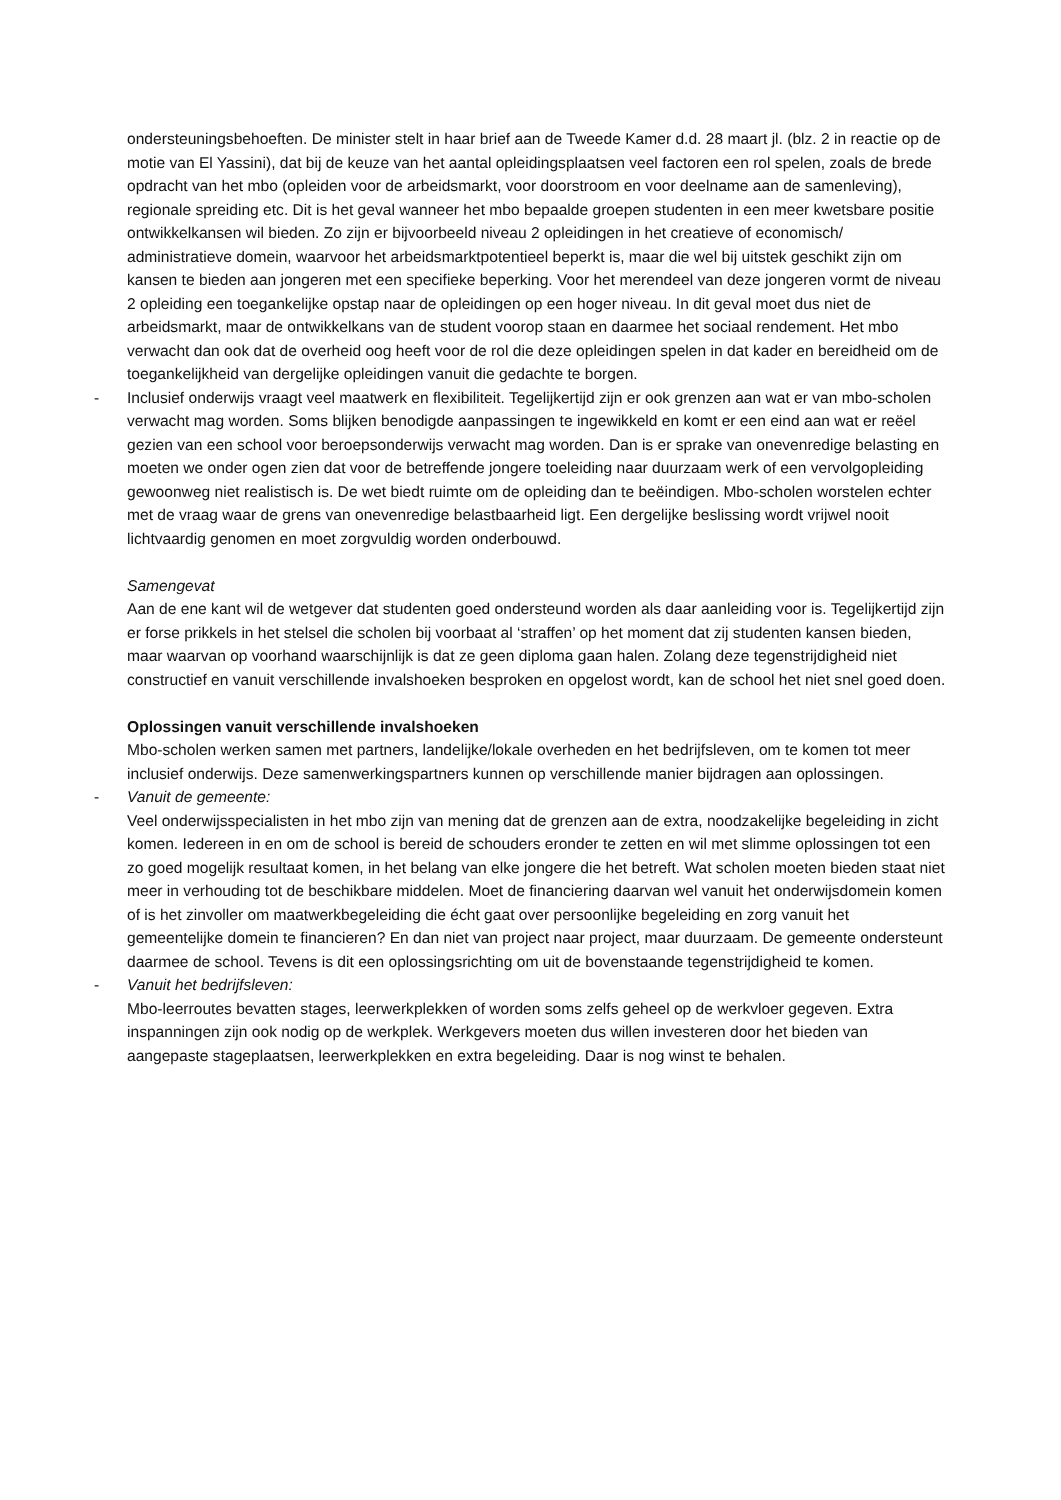ondersteuningsbehoeften. De minister stelt in haar brief aan de Tweede Kamer d.d. 28 maart jl. (blz. 2 in reactie op de motie van El Yassini), dat bij de keuze van het aantal opleidingsplaatsen veel factoren een rol spelen, zoals de brede opdracht van het mbo (opleiden voor de arbeidsmarkt, voor doorstroom en voor deelname aan de samenleving), regionale spreiding etc. Dit is het geval wanneer het mbo bepaalde groepen studenten in een meer kwetsbare positie ontwikkelkansen wil bieden. Zo zijn er bijvoorbeeld niveau 2 opleidingen in het creatieve of economisch/ administratieve domein, waarvoor het arbeidsmarktpotentieel beperkt is, maar die wel bij uitstek geschikt zijn om kansen te bieden aan jongeren met een specifieke beperking. Voor het merendeel van deze jongeren vormt de niveau 2 opleiding een toegankelijke opstap naar de opleidingen op een hoger niveau. In dit geval moet dus niet de arbeidsmarkt, maar de ontwikkelkans van de student voorop staan en daarmee het sociaal rendement. Het mbo verwacht dan ook dat de overheid oog heeft voor de rol die deze opleidingen spelen in dat kader en bereidheid om de toegankelijkheid van dergelijke opleidingen vanuit die gedachte te borgen.
- Inclusief onderwijs vraagt veel maatwerk en flexibiliteit. Tegelijkertijd zijn er ook grenzen aan wat er van mbo-scholen verwacht mag worden. Soms blijken benodigde aanpassingen te ingewikkeld en komt er een eind aan wat er reëel gezien van een school voor beroepsonderwijs verwacht mag worden. Dan is er sprake van onevenredige belasting en moeten we onder ogen zien dat voor de betreffende jongere toeleiding naar duurzaam werk of een vervolgopleiding gewoonweg niet realistisch is. De wet biedt ruimte om de opleiding dan te beëindigen. Mbo-scholen worstelen echter met de vraag waar de grens van onevenredige belastbaarheid ligt. Een dergelijke beslissing wordt vrijwel nooit lichtvaardig genomen en moet zorgvuldig worden onderbouwd.
Samengevat
Aan de ene kant wil de wetgever dat studenten goed ondersteund worden als daar aanleiding voor is. Tegelijkertijd zijn er forse prikkels in het stelsel die scholen bij voorbaat al ‘straffen’ op het moment dat zij studenten kansen bieden, maar waarvan op voorhand waarschijnlijk is dat ze geen diploma gaan halen. Zolang deze tegenstrijdigheid niet constructief en vanuit verschillende invalshoeken besproken en opgelost wordt, kan de school het niet snel goed doen.
Oplossingen vanuit verschillende invalshoeken
Mbo-scholen werken samen met partners, landelijke/lokale overheden en het bedrijfsleven, om te komen tot meer inclusief onderwijs. Deze samenwerkingspartners kunnen op verschillende manier bijdragen aan oplossingen.
- Vanuit de gemeente:
Veel onderwijsspecialisten in het mbo zijn van mening dat de grenzen aan de extra, noodzakelijke begeleiding in zicht komen. Iedereen in en om de school is bereid de schouders eronder te zetten en wil met slimme oplossingen tot een zo goed mogelijk resultaat komen, in het belang van elke jongere die het betreft. Wat scholen moeten bieden staat niet meer in verhouding tot de beschikbare middelen. Moet de financiering daarvan wel vanuit het onderwijsdomein komen of is het zinvoller om maatwerkbegeleiding die écht gaat over persoonlijke begeleiding en zorg vanuit het gemeentelijke domein te financieren? En dan niet van project naar project, maar duurzaam. De gemeente ondersteunt daarmee de school. Tevens is dit een oplossingsrichting om uit de bovenstaande tegenstrijdigheid te komen.
- Vanuit het bedrijfsleven:
Mbo-leerroutes bevatten stages, leerwerkplekken of worden soms zelfs geheel op de werkvloer gegeven. Extra inspanningen zijn ook nodig op de werkplek. Werkgevers moeten dus willen investeren door het bieden van aangepaste stageplaatsen, leerwerkplekken en extra begeleiding. Daar is nog winst te behalen.